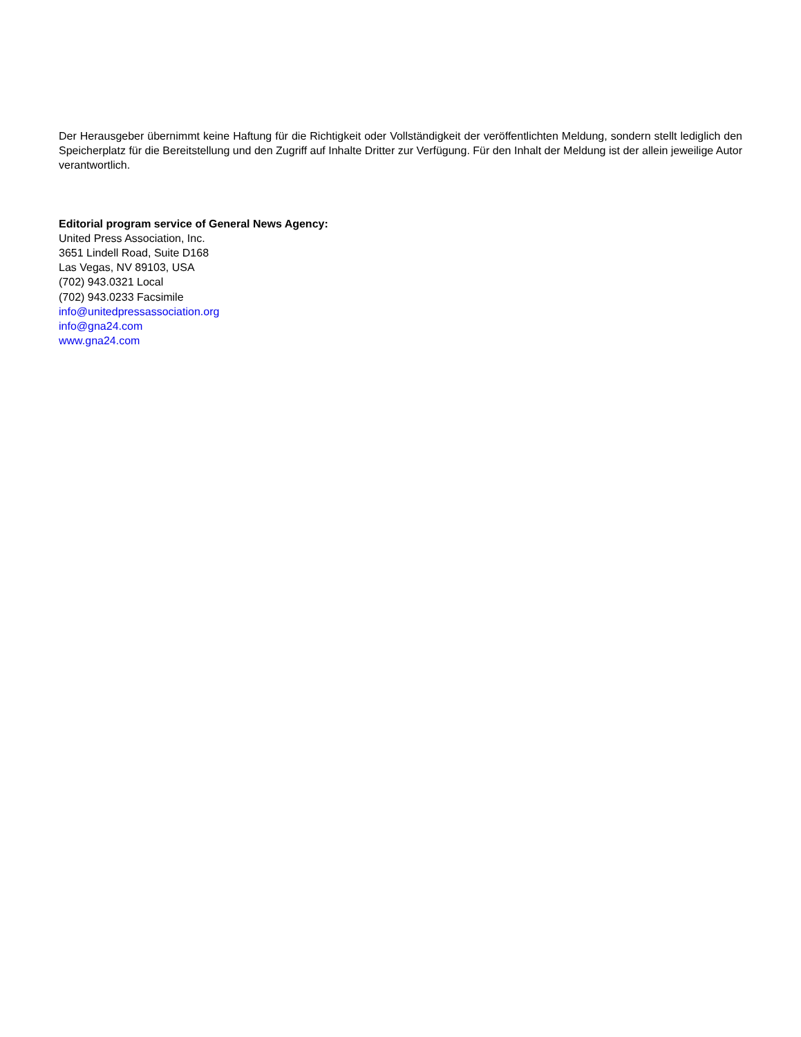Der Herausgeber übernimmt keine Haftung für die Richtigkeit oder Vollständigkeit der veröffentlichten Meldung, sondern stellt lediglich den Speicherplatz für die Bereitstellung und den Zugriff auf Inhalte Dritter zur Verfügung. Für den Inhalt der Meldung ist der allein jeweilige Autor verantwortlich.
Editorial program service of General News Agency:
United Press Association, Inc.
3651 Lindell Road, Suite D168
Las Vegas, NV 89103, USA
(702) 943.0321 Local
(702) 943.0233 Facsimile
info@unitedpressassociation.org
info@gna24.com
www.gna24.com